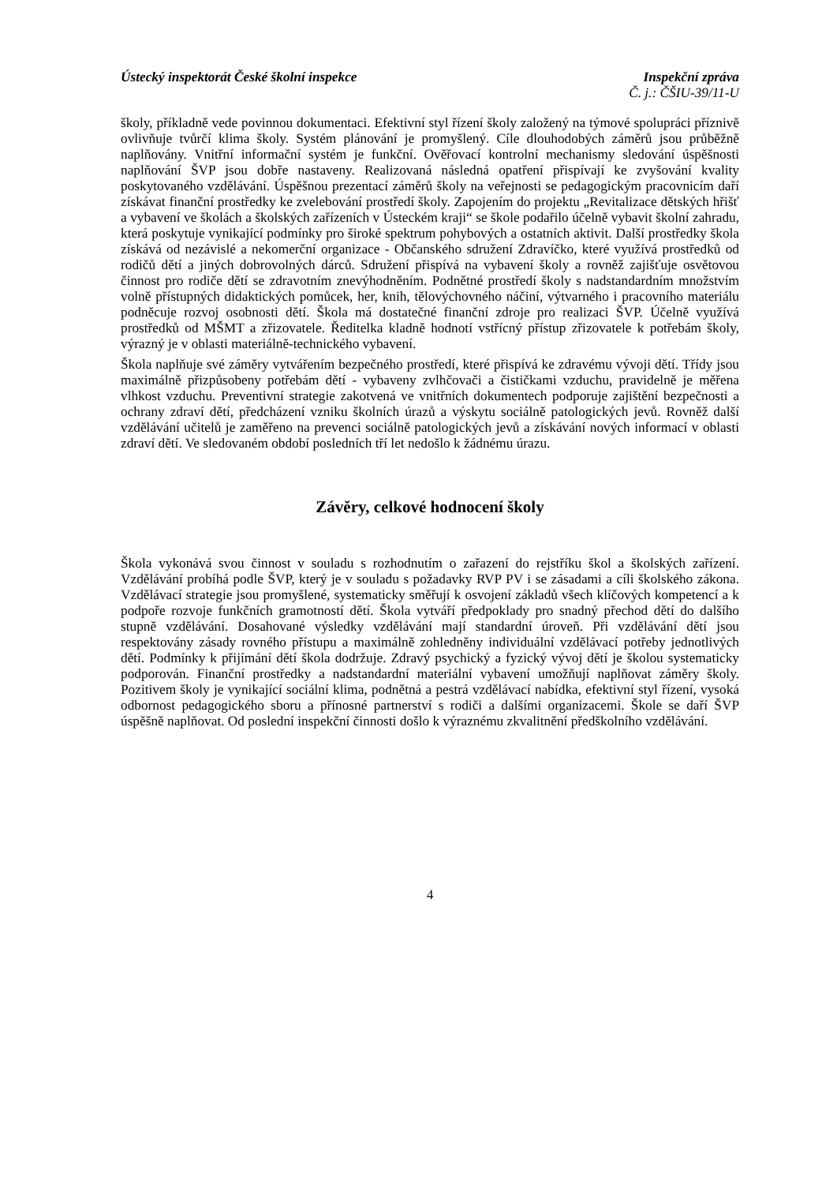Ústecký inspektorát České školní inspekce Inspekční zpráva
Č. j.: ČŠIU-39/11-U
školy, příkladně vede povinnou dokumentaci. Efektivní styl řízení školy založený na týmové spolupráci příznivě ovlivňuje tvůrčí klima školy. Systém plánování je promyšlený. Cíle dlouhodobých záměrů jsou průběžně naplňovány. Vnitřní informační systém je funkční. Ověřovací kontrolní mechanismy sledování úspěšnosti naplňování ŠVP jsou dobře nastaveny. Realizovaná následná opatření přispívají ke zvyšování kvality poskytovaného vzdělávání. Úspěšnou prezentací záměrů školy na veřejnosti se pedagogickým pracovnicím daří získávat finanční prostředky ke zvelebování prostředí školy. Zapojením do projektu „Revitalizace dětských hřišť a vybavení ve školách a školských zařízeních v Ústeckém kraji“ se škole podařilo účelně vybavit školní zahradu, která poskytuje vynikající podmínky pro široké spektrum pohybových a ostatních aktivit. Další prostředky škola získává od nezávislé a nekomerční organizace - Občanského sdružení Zdravíčko, které využívá prostředků od rodičů dětí a jiných dobrovolných dárců. Sdružení přispívá na vybavení školy a rovněž zajišťuje osvětovou činnost pro rodiče dětí se zdravotním znevýhodněním. Podnětné prostředí školy s nadstandardním množstvím volně přístupných didaktických pomůcek, her, knih, tělovýchovného náčiní, výtvarného i pracovního materiálu podněcuje rozvoj osobnosti dětí. Škola má dostatečné finanční zdroje pro realizaci ŠVP. Účelně využívá prostředků od MŠMT a zřizovatele. Ředitelka kladně hodnotí vstřícný přístup zřizovatele k potřebám školy, výrazný je v oblasti materiálně-technického vybavení.
Škola naplňuje své záměry vytvářením bezpečného prostředí, které přispívá ke zdravému vývoji dětí. Třídy jsou maximálně přizpůsobeny potřebám dětí - vybaveny zvlhčovači a čističkami vzduchu, pravidelně je měřena vlhkost vzduchu. Preventivní strategie zakotvená ve vnitřních dokumentech podporuje zajištění bezpečnosti a ochrany zdraví dětí, předcházení vzniku školních úrazů a výskytu sociálně patologických jevů. Rovněž další vzdělávání učitelů je zaměřeno na prevenci sociálně patologických jevů a získávání nových informací v oblasti zdraví dětí. Ve sledovaném období posledních tří let nedošlo k žádnému úrazu.
Závěry, celkové hodnocení školy
Škola vykonává svou činnost v souladu s rozhodnutím o zařazení do rejstříku škol a školských zařízení. Vzdělávání probíhá podle ŠVP, který je v souladu s požadavky RVP PV i se zásadami a cíli školského zákona. Vzdělávací strategie jsou promyšlené, systematicky směřují k osvojení základů všech klíčových kompetencí a k podpoře rozvoje funkčních gramotností dětí. Škola vytváří předpoklady pro snadný přechod dětí do dalšího stupně vzdělávání. Dosahované výsledky vzdělávání mají standardní úroveň. Při vzdělávání dětí jsou respektovány zásady rovného přístupu a maximálně zohledněny individuální vzdělávací potřeby jednotlivých dětí. Podmínky k přijímání dětí škola dodržuje. Zdravý psychický a fyzický vývoj dětí je školou systematicky podporován. Finanční prostředky a nadstandardní materiální vybavení umožňují naplňovat záměry školy. Pozitivem školy je vynikající sociální klima, podnětná a pestrá vzdělávací nabídka, efektivní styl řízení, vysoká odbornost pedagogického sboru a přínosné partnerství s rodiči a dalšími organizacemi. Škole se daří ŠVP úspěšně naplňovat. Od poslední inspekční činnosti došlo k výraznému zkvalitnění předškolního vzdělávání.
4